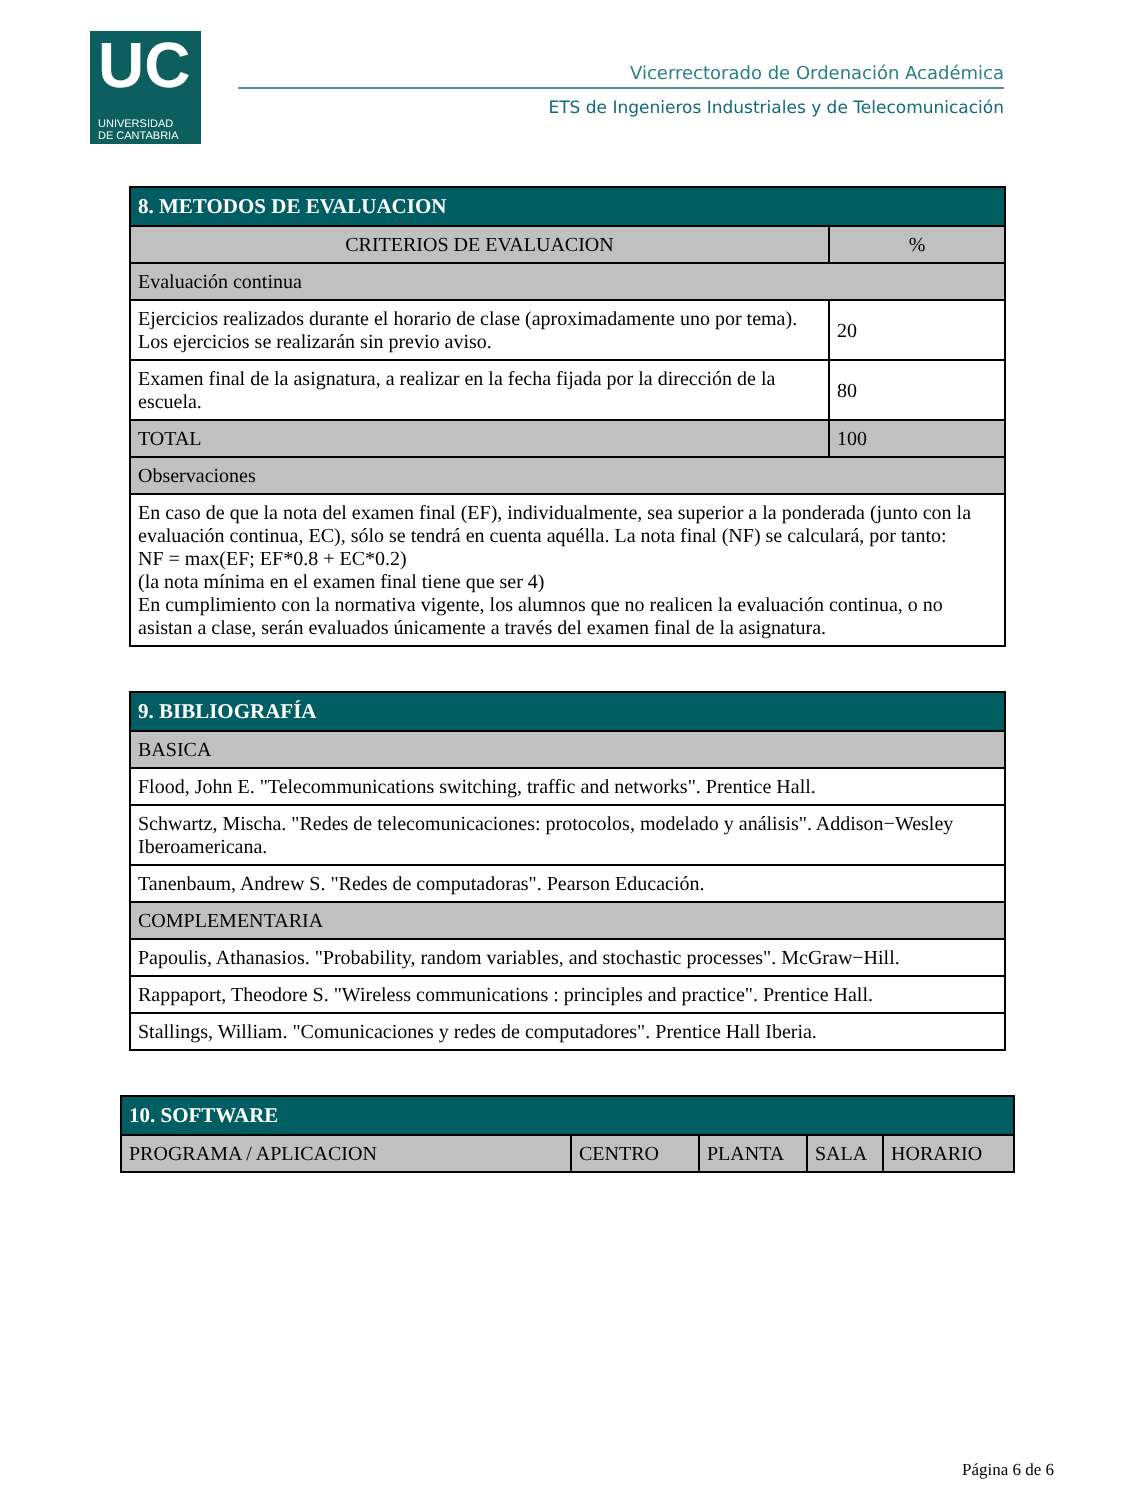UC
UNIVERSIDAD
DE CANTABRIA
Vicerrectorado de Ordenación Académica
ETS de Ingenieros Industriales y de Telecomunicación
| 8. METODOS DE EVALUACION | |
| --- | --- |
| CRITERIOS DE EVALUACION | % |
| Evaluación continua | |
| Ejercicios realizados durante el horario de clase (aproximadamente uno por tema). Los ejercicios se realizarán sin previo aviso. | 20 |
| Examen final de la asignatura, a realizar en la fecha fijada por la dirección de la escuela. | 80 |
| TOTAL | 100 |
| Observaciones | |
| En caso de que la nota del examen final (EF), individualmente, sea superior a la ponderada (junto con la evaluación continua, EC), sólo se tendrá en cuenta aquélla. La nota final (NF) se calculará, por tanto: NF = max(EF; EF*0.8 + EC*0.2) (la nota mínima en el examen final tiene que ser 4) En cumplimiento con la normativa vigente, los alumnos que no realicen la evaluación continua, o no asistan a clase, serán evaluados únicamente a través del examen final de la asignatura. | |
| 9. BIBLIOGRAFÍA |
| --- |
| BASICA |
| Flood, John E. "Telecommunications switching, traffic and networks". Prentice Hall. |
| Schwartz, Mischa. "Redes de telecomunicaciones: protocolos, modelado y análisis". Addison−Wesley Iberoamericana. |
| Tanenbaum, Andrew S. "Redes de computadoras". Pearson Educación. |
| COMPLEMENTARIA |
| Papoulis, Athanasios. "Probability, random variables, and stochastic processes". McGraw−Hill. |
| Rappaport, Theodore S. "Wireless communications : principles and practice". Prentice Hall. |
| Stallings, William. "Comunicaciones y redes de computadores". Prentice Hall Iberia. |
| 10. SOFTWARE | | | | |
| --- | --- | --- | --- | --- |
| PROGRAMA / APLICACION | CENTRO | PLANTA | SALA | HORARIO |
Página 6 de 6